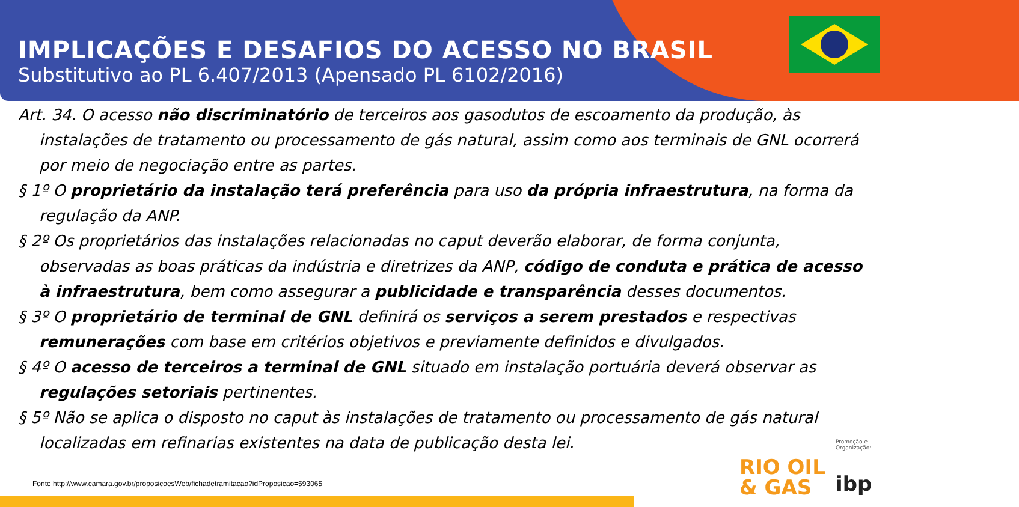IMPLICAÇÕES E DESAFIOS DO ACESSO NO BRASIL
Substitutivo ao PL 6.407/2013 (Apensado PL 6102/2016)
Art. 34. O acesso não discriminatório de terceiros aos gasodutos de escoamento da produção, às instalações de tratamento ou processamento de gás natural, assim como aos terminais de GNL ocorrerá por meio de negociação entre as partes.
§ 1º O proprietário da instalação terá preferência para uso da própria infraestrutura, na forma da regulação da ANP.
§ 2º Os proprietários das instalações relacionadas no caput deverão elaborar, de forma conjunta, observadas as boas práticas da indústria e diretrizes da ANP, código de conduta e prática de acesso à infraestrutura, bem como assegurar a publicidade e transparência desses documentos.
§ 3º O proprietário de terminal de GNL definirá os serviços a serem prestados e respectivas remunerações com base em critérios objetivos e previamente definidos e divulgados.
§ 4º O acesso de terceiros a terminal de GNL situado em instalação portuária deverá observar as regulações setoriais pertinentes.
§ 5º Não se aplica o disposto no caput às instalações de tratamento ou processamento de gás natural localizadas em refinarias existentes na data de publicação desta lei.
Fonte http://www.camara.gov.br/proposicoesWeb/fichadetramitacao?idProposicao=593065
Promoção e Organização:
RIO OIL
& GAS
ibp